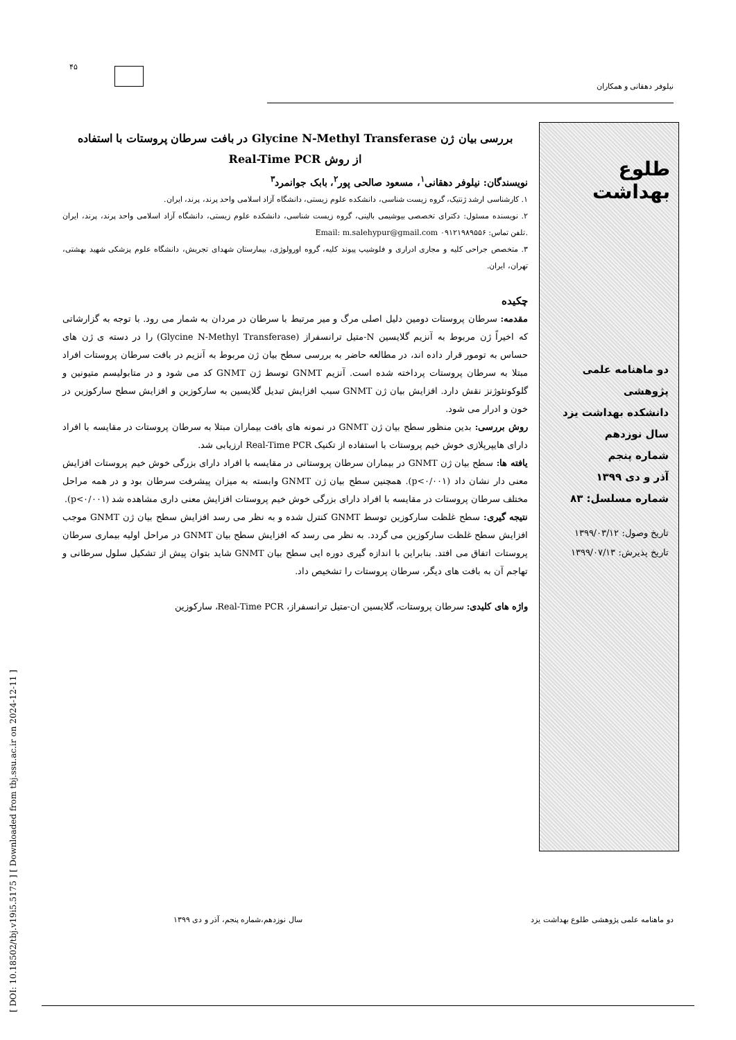۴۵
نیلوفر دهقانی و همکاران
طلوع بهداشت
دو ماهنامه علمی پژوهشی
دانشکده بهداشت یزد
سال نوزدهم
شماره پنجم
آذر و دی ۱۳۹۹
شماره مسلسل: ۸۳
تاریخ وصول: ۱۳۹۹/۰۳/۱۲
تاریخ پذیرش: ۱۳۹۹/۰۷/۱۳
بررسی بیان ژن Glycine N-Methyl Transferase در بافت سرطان پروستات با استفاده
از روش Real-Time PCR
نویسندگان: نیلوفر دهقانی<sup>۱</sup>، مسعود صالحی پور<sup>۲</sup>، بابک جوانمرد<sup>۳</sup>
۱. کارشناسی ارشد ژنتیک، گروه زیست شناسی، دانشکده علوم زیستی، دانشگاه آزاد اسلامی واحد پرند، پرند، ایران.
۲. نویسنده مسئول: دکترای تخصصی بیوشیمی بالینی، گروه زیست شناسی، دانشکده علوم زیستی، دانشگاه آزاد اسلامی واحد پرند، پرند، ایران .تلفن تماس: ۰۹۱۲۱۹۸۹۵۵۶ Email: m.salehypur@gmail.com
۳. متخصص جراحی کلیه و مجاری ادراری و فلوشیپ پیوند کلیه، گروه اورولوژی، بیمارستان شهدای تجریش، دانشگاه علوم پزشکی شهید بهشتی، تهران، ایران.
چکیده
مقدمه: سرطان پروستات دومین دلیل اصلی مرگ و میر مرتبط با سرطان در مردان به شمار می رود. با توجه به گزارشاتی که اخیراً ژن مربوط به آنزیم گلایسین N-متیل ترانسفراز (Glycine N-Methyl Transferase) را در دسته ی ژن های حساس به تومور قرار داده اند، در مطالعه حاضر به بررسی سطح بیان ژن مربوط به آنزیم در بافت سرطان پروستات افراد مبتلا به سرطان پروستات پرداخته شده است. آنزیم GNMT توسط ژن GNMT کد می شود و در متابولیسم متیونین و گلوکونئوژنز نقش دارد. افزایش بیان ژن GNMT سبب افزایش تبدیل گلایسین به سارکوزین و افزایش سطح سارکوزین در خون و ادرار می شود.
روش بررسی: بدین منظور سطح بیان ژن GNMT در نمونه های بافت بیماران مبتلا به سرطان پروستات در مقایسه با افراد دارای هایپرپلازی خوش خیم پروستات با استفاده از تکنیک Real-Time PCR ارزیابی شد.
یافته ها: سطح بیان ژن GNMT در بیماران سرطان پروستاتی در مقایسه با افراد دارای بزرگی خوش خیم پروستات افزایش معنی دار نشان داد (p<۰/۰۰۱). همچنین سطح بیان ژن GNMT وابسته به میزان پیشرفت سرطان بود و در همه مراحل مختلف سرطان پروستات در مقایسه با افراد دارای بزرگی خوش خیم پروستات افزایش معنی داری مشاهده شد (p<۰/۰۰۱).
نتیجه گیری: سطح غلظت سارکوزین توسط GNMT کنترل شده و به نظر می رسد افزایش سطح بیان ژن GNMT موجب افزایش سطح غلظت سارکوزین می گردد. به نظر می رسد که افزایش سطح بیان GNMT در مراحل اولیه بیماری سرطان پروستات اتفاق می افتد. بنابراین با اندازه گیری دوره ایی سطح بیان GNMT شاید بتوان پیش از تشکیل سلول سرطانی و تهاجم آن به بافت های دیگر، سرطان پروستات را تشخیص داد.
واژه های کلیدی: سرطان پروستات، گلایسین ان-متیل ترانسفراز، Real-Time PCR، سارکوزین
[ DOI: 10.18502/tbj.v19i5.5175 ] [ Downloaded from tbj.ssu.ac.ir on 2024-12-11 ]
دو ماهنامه علمی پژوهشی طلوع بهداشت یزد سال نوزدهم،شماره پنجم، آذر و دی ۱۳۹۹